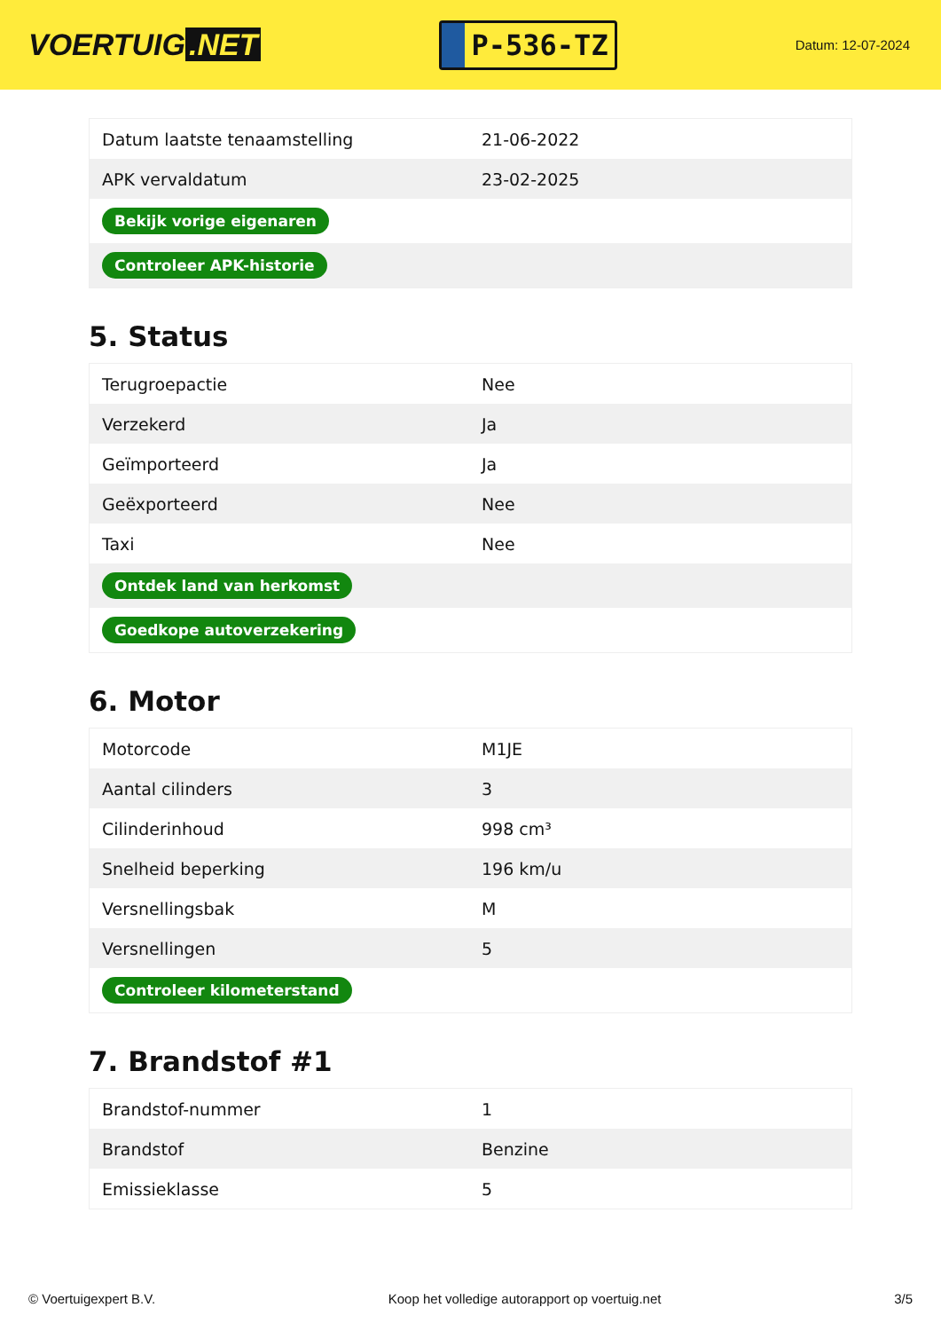VOERTUIG.NET
P-536-TZ
Datum: 12-07-2024
| Datum laatste tenaamstelling | 21-06-2022 |
| APK vervaldatum | 23-02-2025 |
| Bekijk vorige eigenaren | |
| Controleer APK-historie | |
5. Status
| Terugroepactie | Nee |
| Verzekerd | Ja |
| Geïmporteerd | Ja |
| Geëxporteerd | Nee |
| Taxi | Nee |
| Ontdek land van herkomst | |
| Goedkope autoverzekering | |
6. Motor
| Motorcode | M1JE |
| Aantal cilinders | 3 |
| Cilinderinhoud | 998 cm³ |
| Snelheid beperking | 196 km/u |
| Versnellingsbak | M |
| Versnellingen | 5 |
| Controleer kilometerstand | |
7. Brandstof #1
| Brandstof-nummer | 1 |
| Brandstof | Benzine |
| Emissieklasse | 5 |
© Voertuigexpert B.V. Koop het volledige autorapport op voertuig.net 3/5